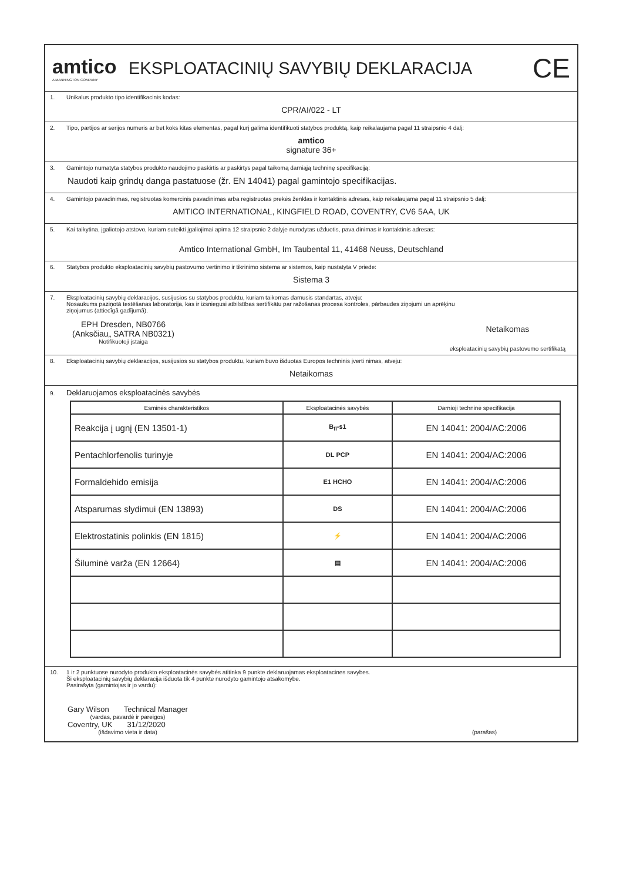amtico
A MANNINGTON COMPANY
EKSPLOATACINIŲ SAVYBIŲ DEKLARACIJA
CE
1. Unikalus produkto tipo identifikacinis kodas:
CPR/AI/022 - LT
2. Tipo, partijos ar serijos numeris ar bet koks kitas elementas, pagal kurį galima identifikuoti statybos produktą, kaip reikalaujama pagal 11 straipsnio 4 dalį:
amtico
signature 36+
3. Gamintojo numatyta statybos produkto naudojimo paskirtis ar paskirtys pagal taikomą darniąją techninę specifikaciją:
Naudoti kaip grindų danga pastatuose (žr. EN 14041) pagal gamintojo specifikacijas.
4. Gamintojo pavadinimas, registruotas komercinis pavadinimas arba registruotas prekės ženklas ir kontaktinis adresas, kaip reikalaujama pagal 11 straipsnio 5 dalį:
AMTICO INTERNATIONAL, KINGFIELD ROAD, COVENTRY, CV6 5AA, UK
5. Kai taikytina, įgaliotojo atstovo, kuriam suteikti įgaliojimai apima 12 straipsnio 2 dalyje nurodytas užduotis, pava dinimas ir kontaktinis adresas:
Amtico International GmbH, Im Taubental 11, 41468 Neuss, Deutschland
6. Statybos produkto eksploatacinių savybių pastovumo vertinimo ir tikrinimo sistema ar sistemos, kaip nustatyta V priede:
Sistema 3
7. Eksploatacinių savybių deklaracijos, susijusios su statybos produktu, kuriam taikomas darnusis standartas, atveju:
Nosaukums paziņotā testēšanas laboratorija, kas ir izsniegusi atbilstības sertifikātu par ražošanas procesa kontroles, pārbaudes ziņojumi un aprēķinu
ziņojumus (attiecīgā gadījumā).
EPH Dresden, NB0766
(Anksčiau„ SATRA NB0321)
Notifikuotoji įstaiga
Netaikomas
eksploatacinių savybių pastovumo sertifikatą
8. Eksploatacinių savybių deklaracijos, susijusios su statybos produktu, kuriam buvo išduotas Europos techninis įverti nimas, atveju:
Netaikomas
9. Deklaruojamos eksploatacinės savybės
| Esminės charakteristikos | Eksploatacinės savybės | Darnioji techninė specifikacija |
| --- | --- | --- |
| Reakcija į ugnį (EN 13501-1) | B<sub>fl</sub>-s1 | EN 14041: 2004/AC:2006 |
| Pentachlorfenolis turinyje | DL PCP | EN 14041: 2004/AC:2006 |
| Formaldehido emisija | E1 HCHO | EN 14041: 2004/AC:2006 |
| Atsparumas slydimui (EN 13893) | DS | EN 14041: 2004/AC:2006 |
| Elektrostatinis polinkis (EN 1815) | ⚡ | EN 14041: 2004/AC:2006 |
| Šiluminė varža (EN 12664) | ▤ | EN 14041: 2004/AC:2006 |
10. 1 ir 2 punktuose nurodyto produkto eksploatacinės savybės atitinka 9 punkte deklaruojamas eksploatacines savybes.
Ši eksploatacinių savybių deklaracija išduota tik 4 punkte nurodyto gamintojo atsakomybe.
Pasirašyta (gamintojas ir jo vardu):
Gary Wilson Technical Manager
(vardas, pavardė ir pareigos)
Coventry, UK 31/12/2020
(išdavimo vieta ir data)
(parašas)